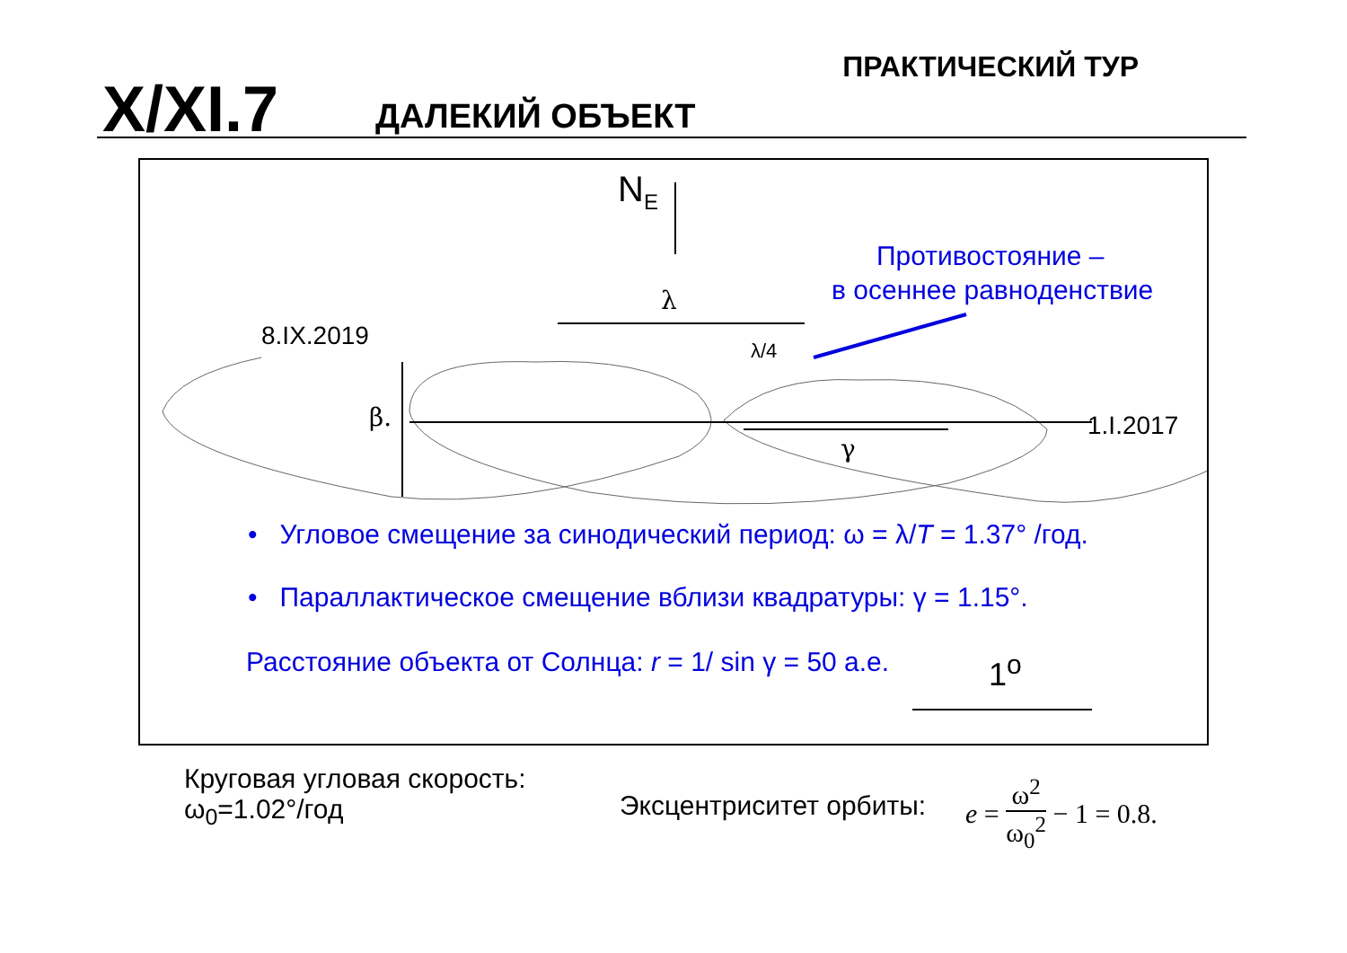X/XI.7 ДАЛЕКИЙ ОБЪЕКТ
ПРАКТИЧЕСКИЙ ТУР
N<sub>E</sub>
Противостояние –
в осеннее равноденствие
λ
8.IX.2019 λ/4
β. 1.I.2017
γ
• Угловое смещение за синодический период: ω = λ/T = 1.37° /год.
• Параллактическое смещение вблизи квадратуры: γ = 1.15°.
Расстояние объекта от Солнца: r = 1/ sin γ = 50 а.е.
1<sup>o</sup>
Круговая угловая скорость:
ω<sub>0</sub>=1.02°/год
Эксцентриситет орбиты:
e = ω<sup>2</sup> ω<sub>0</sub><sup>2</sup> − 1 = 0.8.